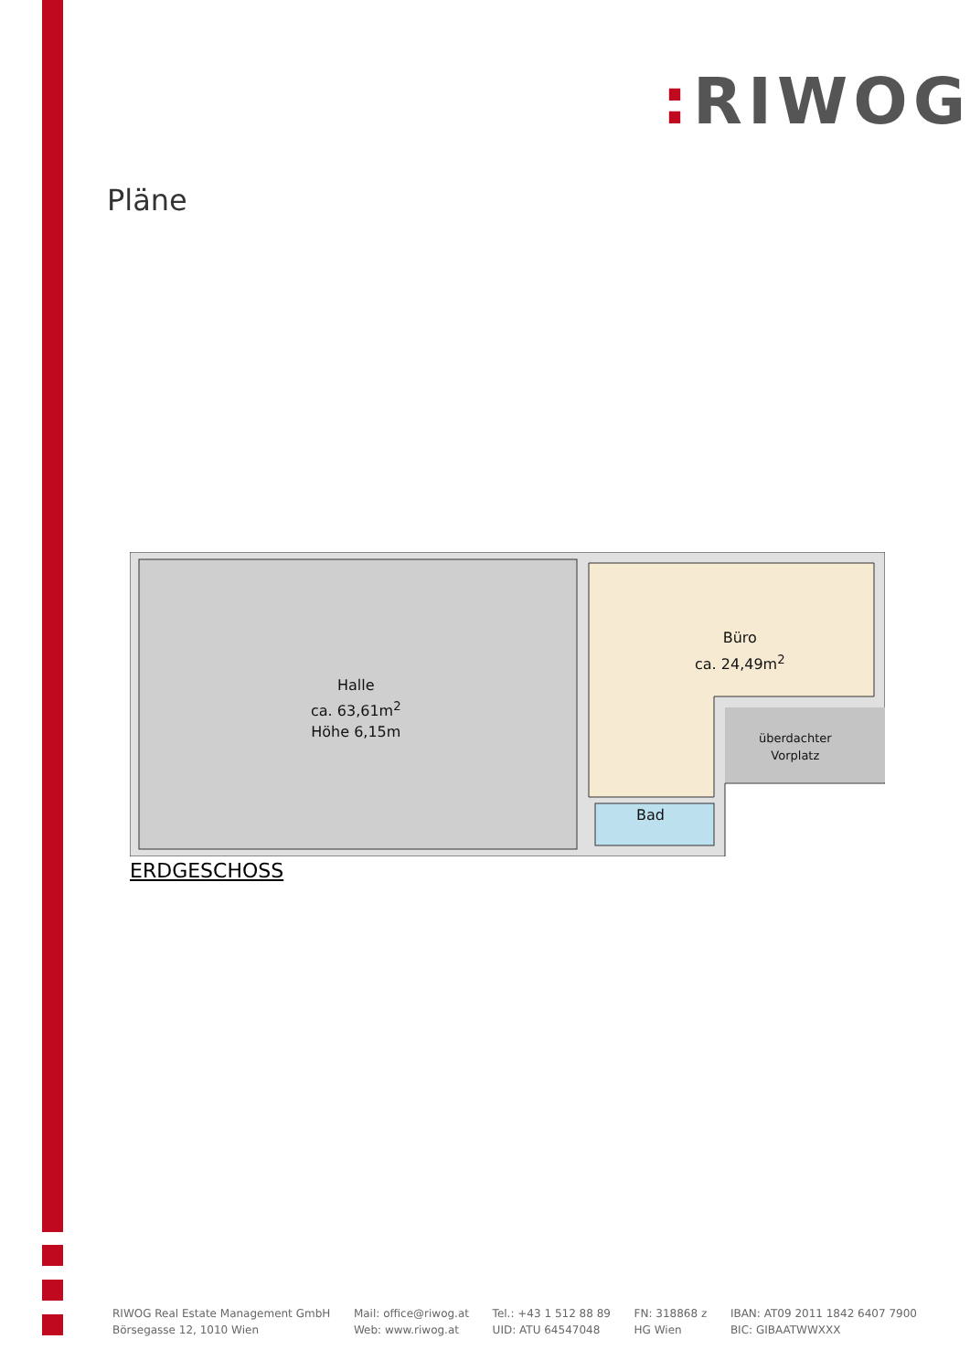: RIWOG
Pläne
Halle
ca. 63,61m<sup>2</sup>
Höhe 6,15m
Büro
ca. 24,49m<sup>2</sup>
überdachter
Vorplatz
Bad
ERDGESCHOSS
RIWOG Real Estate Management GmbH
Börsegasse 12, 1010 Wien
Mail: office@riwog.at
Web: www.riwog.at
Tel.: +43 1 512 88 89
UID: ATU 64547048
FN: 318868 z
HG Wien
IBAN: AT09 2011 1842 6407 7900
BIC: GIBAATWWXXX